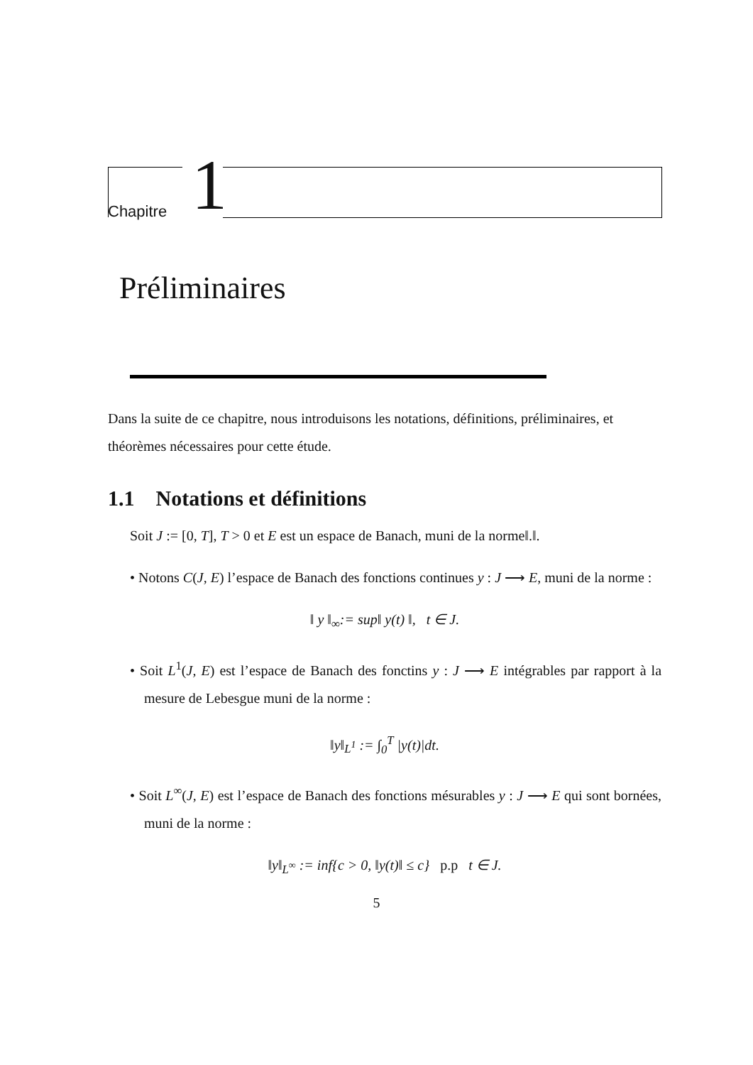Chapitre 1
Préliminaires
Dans la suite de ce chapitre, nous introduisons les notations, définitions, préliminaires, et théorèmes nécessaires pour cette étude.
1.1 Notations et définitions
Soit J := [0, T], T > 0 et E est un espace de Banach, muni de la norme‖.‖.
• Notons C(J, E) l’espace de Banach des fonctions continues y : J ⟶ E, muni de la norme :
‖ y ‖<sub>∞</sub>:= sup‖ y(t) ‖, t ∈ J.
• Soit L<sup>1</sup>(J, E) est l’espace de Banach des fonctins y : J ⟶ E intégrables par rapport à la mesure de Lebesgue muni de la norme :
‖y‖<sub>L<sup>1</sup></sub> := ∫<sub>0</sub><sup>T</sup> |y(t)|dt.
• Soit L<sup>∞</sup>(J, E) est l’espace de Banach des fonctions mésurables y : J ⟶ E qui sont bornées, muni de la norme :
‖y‖<sub>L<sup>∞</sup></sub> := inf{c > 0, ‖y(t)‖ ≤ c} p.p t ∈ J.
5